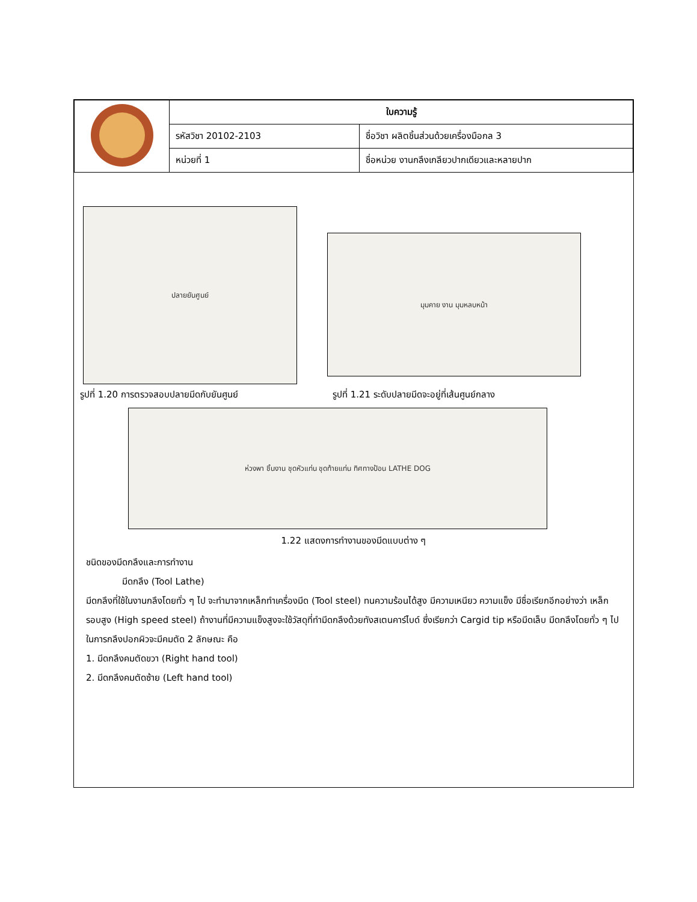| | ใบความรู้ | |
| | รหัสวิชา 20102-2103 | ชื่อวิชา ผลิตชิ้นส่วนด้วยเครื่องมือกล 3 |
| | หน่วยที่ 1 | ชื่อหน่วย งานกลึงเกลียวปากเดียวและหลายปาก |
ปลายยันศูนย์
มุมคาย งาน มุมหลบหน้า
รูปที่ 1.20 การตรวจสอบปลายมีดกับยันศูนย์ รูปที่ 1.21 ระดับปลายมีดจะอยู่ที่เส้นศูนย์กลาง
ห่วงพา ชิ้นงาน ชุดหัวแท่น ชุดท้ายแท่น ทิศทางป้อน LATHE DOG
1.22 แสดงการทำงานของมีดแบบต่าง ๆ
ชนิดของมีดกลึงและการทำงาน
มีดกลึง (Tool Lathe)
มีดกลึงที่ใช้ในงานกลึงโดยทั่ว ๆ ไป จะทำมาจากเหล็กทำเครื่องมีด (Tool steel) ทนความร้อนได้สูง มีความเหนียว ความแข็ง มีชื่อเรียกอีกอย่างว่า เหล็กรอบสูง (High speed steel) ถ้างานที่มีความแข็งสูงจะใช้วัสดุที่ทำมีดกลึงด้วยทังสเตนคาร์ไบด์ ซึ่งเรียกว่า Cargid tip หรือมีดเล็บ มีดกลึงโดยทั่ว ๆ ไป ในการกลึงปอกผิวจะมีคมตัด 2 ลักษณะ คือ
1. มีดกลึงคมตัดขวา (Right hand tool)
2. มีดกลึงคมตัดซ้าย (Left hand tool)